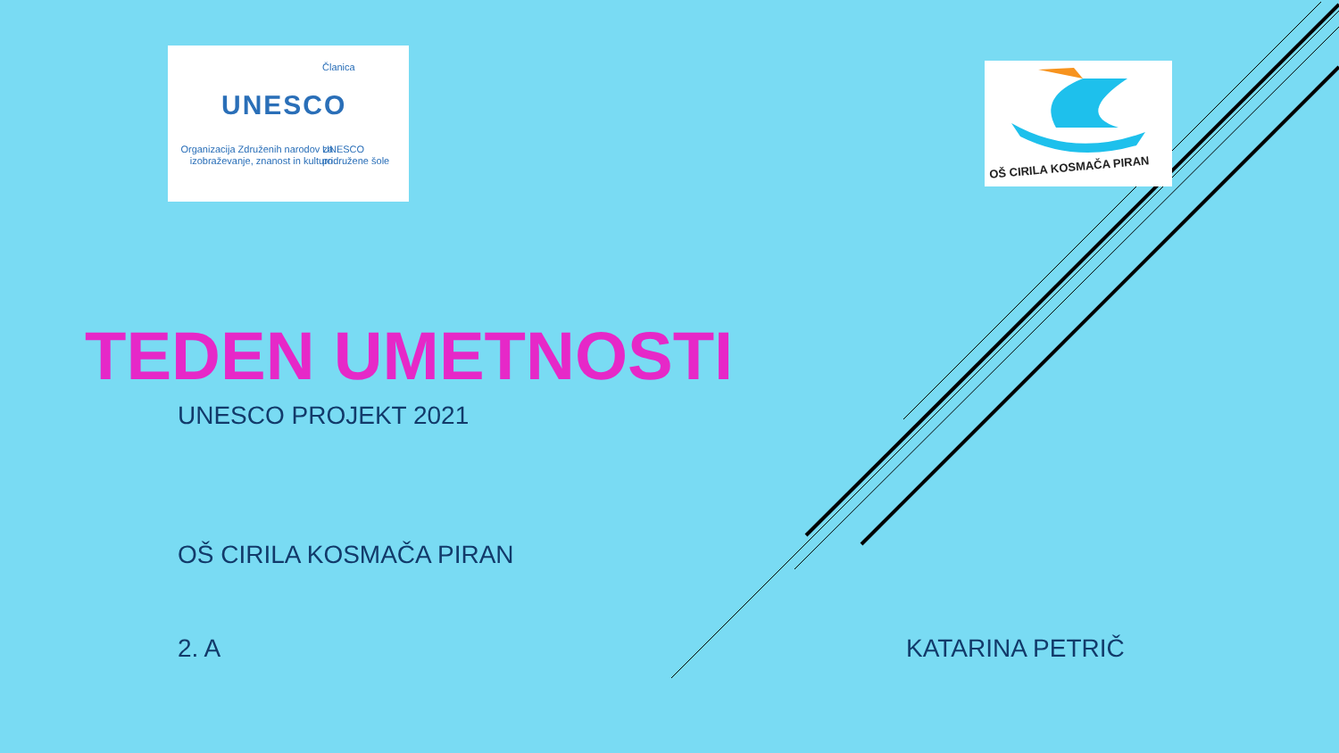UNESCO
Članica
Organizacija Združenih narodov za izobraževanje, znanost in kulturo
UNESCO
pridružene šole
OŠ CIRILA KOSMAČA PIRAN
TEDEN UMETNOSTI
UNESCO PROJEKT 2021
OŠ CIRILA KOSMAČA PIRAN
2. A KATARINA PETRIČ